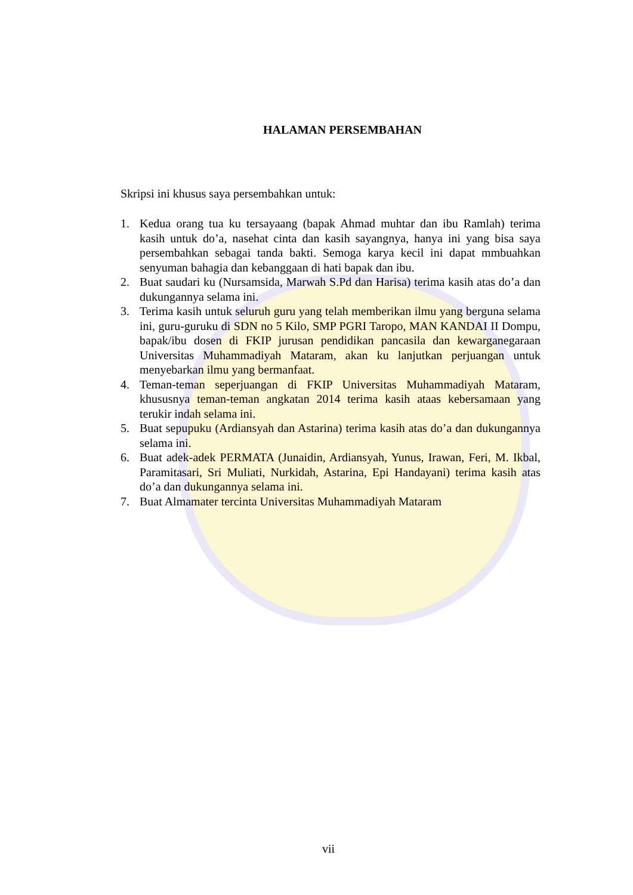HALAMAN PERSEMBAHAN
Skripsi ini khusus saya persembahkan untuk:
1. Kedua orang tua ku tersayaang (bapak Ahmad muhtar dan ibu Ramlah) terima kasih untuk do’a, nasehat cinta dan kasih sayangnya, hanya ini yang bisa saya persembahkan sebagai tanda bakti. Semoga karya kecil ini dapat mmbuahkan senyuman bahagia dan kebanggaan di hati bapak dan ibu.
2. Buat saudari ku (Nursamsida, Marwah S.Pd dan Harisa) terima kasih atas do’a dan dukungannya selama ini.
3. Terima kasih untuk seluruh guru yang telah memberikan ilmu yang berguna selama ini, guru-guruku di SDN no 5 Kilo, SMP PGRI Taropo, MAN KANDAI II Dompu, bapak/ibu dosen di FKIP jurusan pendidikan pancasila dan kewarganegaraan Universitas Muhammadiyah Mataram, akan ku lanjutkan perjuangan untuk menyebarkan ilmu yang bermanfaat.
4. Teman-teman seperjuangan di FKIP Universitas Muhammadiyah Mataram, khususnya teman-teman angkatan 2014 terima kasih ataas kebersamaan yang terukir indah selama ini.
5. Buat sepupuku (Ardiansyah dan Astarina) terima kasih atas do’a dan dukungannya selama ini.
6. Buat adek-adek PERMATA (Junaidin, Ardiansyah, Yunus, Irawan, Feri, M. Ikbal, Paramitasari, Sri Muliati, Nurkidah, Astarina, Epi Handayani) terima kasih atas do’a dan dukungannya selama ini.
7. Buat Almamater tercinta Universitas Muhammadiyah Mataram
vii